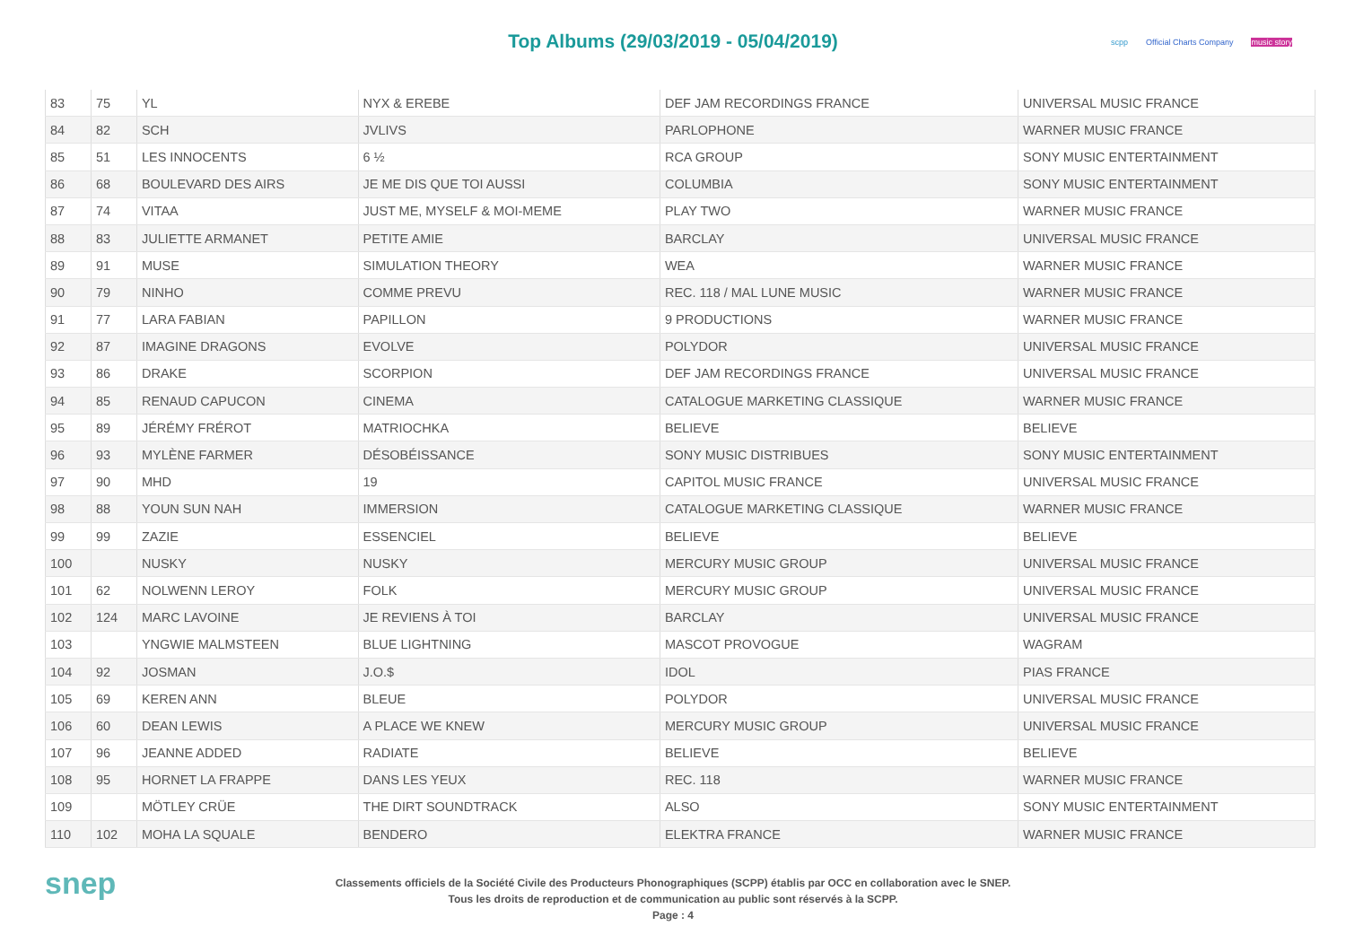Top Albums (29/03/2019 - 05/04/2019)
scpp Official Charts Company music story
| 83 | 75 | YL | NYX & EREBE | DEF JAM RECORDINGS FRANCE | UNIVERSAL MUSIC FRANCE |
| 84 | 82 | SCH | JVLIVS | PARLOPHONE | WARNER MUSIC FRANCE |
| 85 | 51 | LES INNOCENTS | 6 ½ | RCA GROUP | SONY MUSIC ENTERTAINMENT |
| 86 | 68 | BOULEVARD DES AIRS | JE ME DIS QUE TOI AUSSI | COLUMBIA | SONY MUSIC ENTERTAINMENT |
| 87 | 74 | VITAA | JUST ME, MYSELF & MOI-MEME | PLAY TWO | WARNER MUSIC FRANCE |
| 88 | 83 | JULIETTE ARMANET | PETITE AMIE | BARCLAY | UNIVERSAL MUSIC FRANCE |
| 89 | 91 | MUSE | SIMULATION THEORY | WEA | WARNER MUSIC FRANCE |
| 90 | 79 | NINHO | COMME PREVU | REC. 118 / MAL LUNE MUSIC | WARNER MUSIC FRANCE |
| 91 | 77 | LARA FABIAN | PAPILLON | 9 PRODUCTIONS | WARNER MUSIC FRANCE |
| 92 | 87 | IMAGINE DRAGONS | EVOLVE | POLYDOR | UNIVERSAL MUSIC FRANCE |
| 93 | 86 | DRAKE | SCORPION | DEF JAM RECORDINGS FRANCE | UNIVERSAL MUSIC FRANCE |
| 94 | 85 | RENAUD CAPUCON | CINEMA | CATALOGUE MARKETING CLASSIQUE | WARNER MUSIC FRANCE |
| 95 | 89 | JÉRÉMY FRÉROT | MATRIOCHKA | BELIEVE | BELIEVE |
| 96 | 93 | MYLÈNE FARMER | DÉSOBÉISSANCE | SONY MUSIC DISTRIBUES | SONY MUSIC ENTERTAINMENT |
| 97 | 90 | MHD | 19 | CAPITOL MUSIC FRANCE | UNIVERSAL MUSIC FRANCE |
| 98 | 88 | YOUN SUN NAH | IMMERSION | CATALOGUE MARKETING CLASSIQUE | WARNER MUSIC FRANCE |
| 99 | 99 | ZAZIE | ESSENCIEL | BELIEVE | BELIEVE |
| 100 | | NUSKY | NUSKY | MERCURY MUSIC GROUP | UNIVERSAL MUSIC FRANCE |
| 101 | 62 | NOLWENN LEROY | FOLK | MERCURY MUSIC GROUP | UNIVERSAL MUSIC FRANCE |
| 102 | 124 | MARC LAVOINE | JE REVIENS À TOI | BARCLAY | UNIVERSAL MUSIC FRANCE |
| 103 | | YNGWIE MALMSTEEN | BLUE LIGHTNING | MASCOT PROVOGUE | WAGRAM |
| 104 | 92 | JOSMAN | J.O.$ | IDOL | PIAS FRANCE |
| 105 | 69 | KEREN ANN | BLEUE | POLYDOR | UNIVERSAL MUSIC FRANCE |
| 106 | 60 | DEAN LEWIS | A PLACE WE KNEW | MERCURY MUSIC GROUP | UNIVERSAL MUSIC FRANCE |
| 107 | 96 | JEANNE ADDED | RADIATE | BELIEVE | BELIEVE |
| 108 | 95 | HORNET LA FRAPPE | DANS LES YEUX | REC. 118 | WARNER MUSIC FRANCE |
| 109 | | MÖTLEY CRÜE | THE DIRT SOUNDTRACK | ALSO | SONY MUSIC ENTERTAINMENT |
| 110 | 102 | MOHA LA SQUALE | BENDERO | ELEKTRA FRANCE | WARNER MUSIC FRANCE |
snep
Classements officiels de la Société Civile des Producteurs Phonographiques (SCPP) établis par OCC en collaboration avec le SNEP.
Tous les droits de reproduction et de communication au public sont réservés à la SCPP.
Page : 4